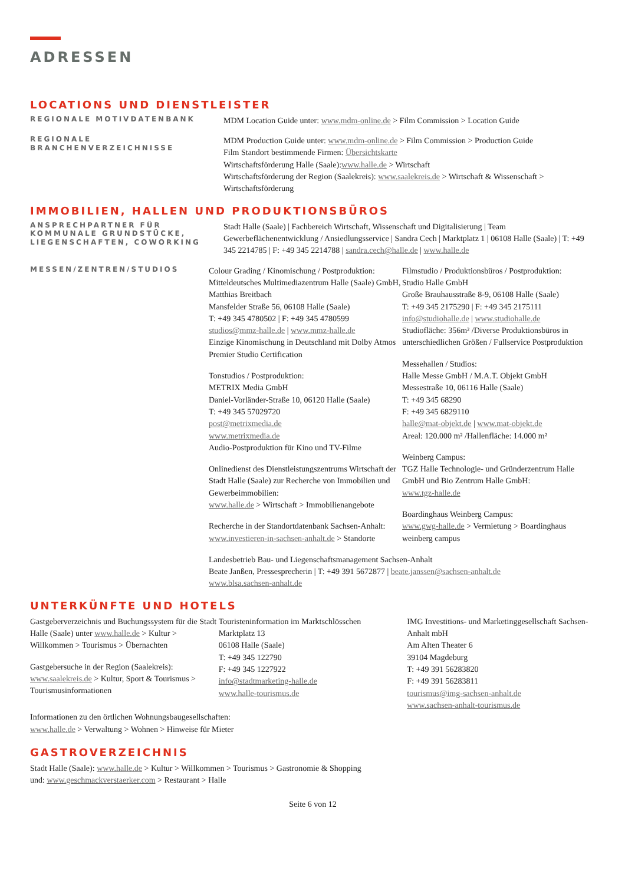ADRESSEN
LOCATIONS UND DIENSTLEISTER
REGIONALE MOTIVDATENBANK
MDM Location Guide unter: www.mdm-online.de > Film Commission > Location Guide
REGIONALE BRANCHENVERZEICHNISSE
MDM Production Guide unter: www.mdm-online.de > Film Commission > Production Guide
Film Standort bestimmende Firmen: Übersichtskarte
Wirtschaftsförderung Halle (Saale):www.halle.de > Wirtschaft
Wirtschaftsförderung der Region (Saalekreis): www.saalekreis.de > Wirtschaft & Wissenschaft > Wirtschaftsförderung
IMMOBILIEN, HALLEN UND PRODUKTIONSBÜROS
ANSPRECHPARTNER FÜR KOMMUNALE GRUNDSTÜCKE, LIEGENSCHAFTEN, COWORKING
Stadt Halle (Saale) | Fachbereich Wirtschaft, Wissenschaft und Digitalisierung | Team Gewerbeflächenentwicklung / Ansiedlungsservice | Sandra Cech | Marktplatz 1 | 06108 Halle (Saale) | T: +49 345 2214785 | F: +49 345 2214788 | sandra.cech@halle.de | www.halle.de
MESSEN/ZENTREN/STUDIOS
Colour Grading / Kinomischung / Postproduktion:
Mitteldeutsches Multimediazentrum Halle (Saale) GmbH, Matthias Breitbach
Mansfelder Straße 56, 06108 Halle (Saale)
T: +49 345 4780502 | F: +49 345 4780599
studios@mmz-halle.de | www.mmz-halle.de
Einzige Kinomischung in Deutschland mit Dolby Atmos Premier Studio Certification
Tonstudios / Postproduktion:
METRIX Media GmbH
Daniel-Vorländer-Straße 10, 06120 Halle (Saale)
T: +49 345 57029720
post@metrixmedia.de
www.metrixmedia.de
Audio-Postproduktion für Kino und TV-Filme
Onlinedienst des Dienstleistungszentrums Wirtschaft der Stadt Halle (Saale) zur Recherche von Immobilien und Gewerbeimmobilien:
www.halle.de > Wirtschaft > Immobilienangebote
Recherche in der Standortdatenbank Sachsen-Anhalt:
www.investieren-in-sachsen-anhalt.de > Standorte
Filmstudio / Produktionsbüros / Postproduktion:
Studio Halle GmbH
Große Brauhausstraße 8-9, 06108 Halle (Saale)
T: +49 345 2175290 | F: +49 345 2175111
info@studiohalle.de | www.studiohalle.de
Studiofläche: 356m² /Diverse Produktionsbüros in unterschiedlichen Größen / Fullservice Postproduktion
Messehallen / Studios:
Halle Messe GmbH / M.A.T. Objekt GmbH
Messestraße 10, 06116 Halle (Saale)
T: +49 345 68290
F: +49 345 6829110
halle@mat-objekt.de | www.mat-objekt.de
Areal: 120.000 m² /Hallenfläche: 14.000 m²
Weinberg Campus:
TGZ Halle Technologie- und Gründerzentrum Halle GmbH und Bio Zentrum Halle GmbH:
www.tgz-halle.de
Boardinghaus Weinberg Campus:
www.gwg-halle.de > Vermietung > Boardinghaus weinberg campus
Landesbetrieb Bau- und Liegenschaftsmanagement Sachsen-Anhalt
Beate Janßen, Pressesprecherin | T: +49 391 5672877 | beate.janssen@sachsen-anhalt.de
www.blsa.sachsen-anhalt.de
UNTERKÜNFTE UND HOTELS
Gastgeberverzeichnis und Buchungssystem für die Stadt Halle (Saale) unter www.halle.de > Kultur > Willkommen > Tourismus > Übernachten
Gastgebersuche in der Region (Saalekreis):
www.saalekreis.de > Kultur, Sport & Tourismus > Tourismusinformationen
Touristeninformation im Marktschlösschen
Marktplatz 13
06108 Halle (Saale)
T: +49 345 122790
F: +49 345 1227922
info@stadtmarketing-halle.de
www.halle-tourismus.de
IMG Investitions- und Marketinggesellschaft Sachsen-Anhalt mbH
Am Alten Theater 6
39104 Magdeburg
T: +49 391 56283820
F: +49 391 56283811
tourismus@img-sachsen-anhalt.de
www.sachsen-anhalt-tourismus.de
Informationen zu den örtlichen Wohnungsbaugesellschaften:
www.halle.de > Verwaltung > Wohnen > Hinweise für Mieter
GASTROVERZEICHNIS
Stadt Halle (Saale): www.halle.de > Kultur > Willkommen > Tourismus > Gastronomie & Shopping
und: www.geschmackverstaerker.com > Restaurant > Halle
Seite 6 von 12